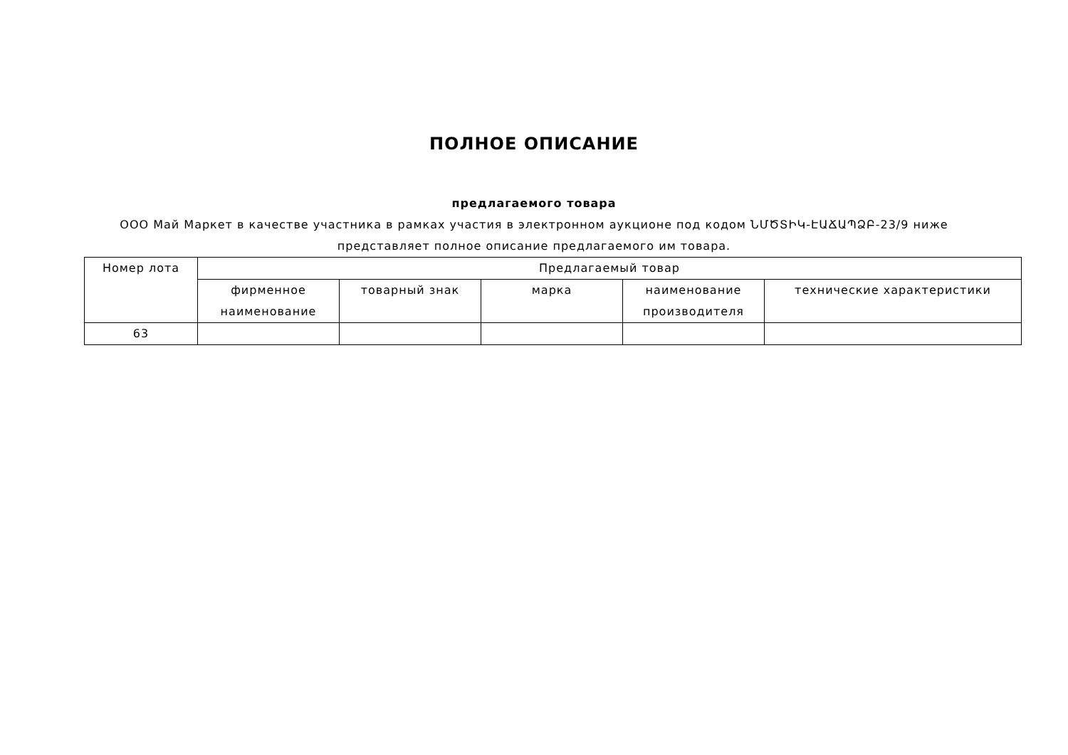ПОЛНОЕ ОПИСАНИЕ
предлагаемого товара
ООО Май Маркет в качестве участника в рамках участия в электронном аукционе под кодом ՆՄԾՏԻԿ-ԷԱՃԱՊՁԲ-23/9 ниже представляет полное описание предлагаемого им товара.
| Номер лота | Предлагаемый товар | | | | |
| --- | --- | --- | --- | --- | --- |
| | фирменное наименование | товарный знак | марка | наименование производителя | технические характеристики |
| 63 | | | | | |